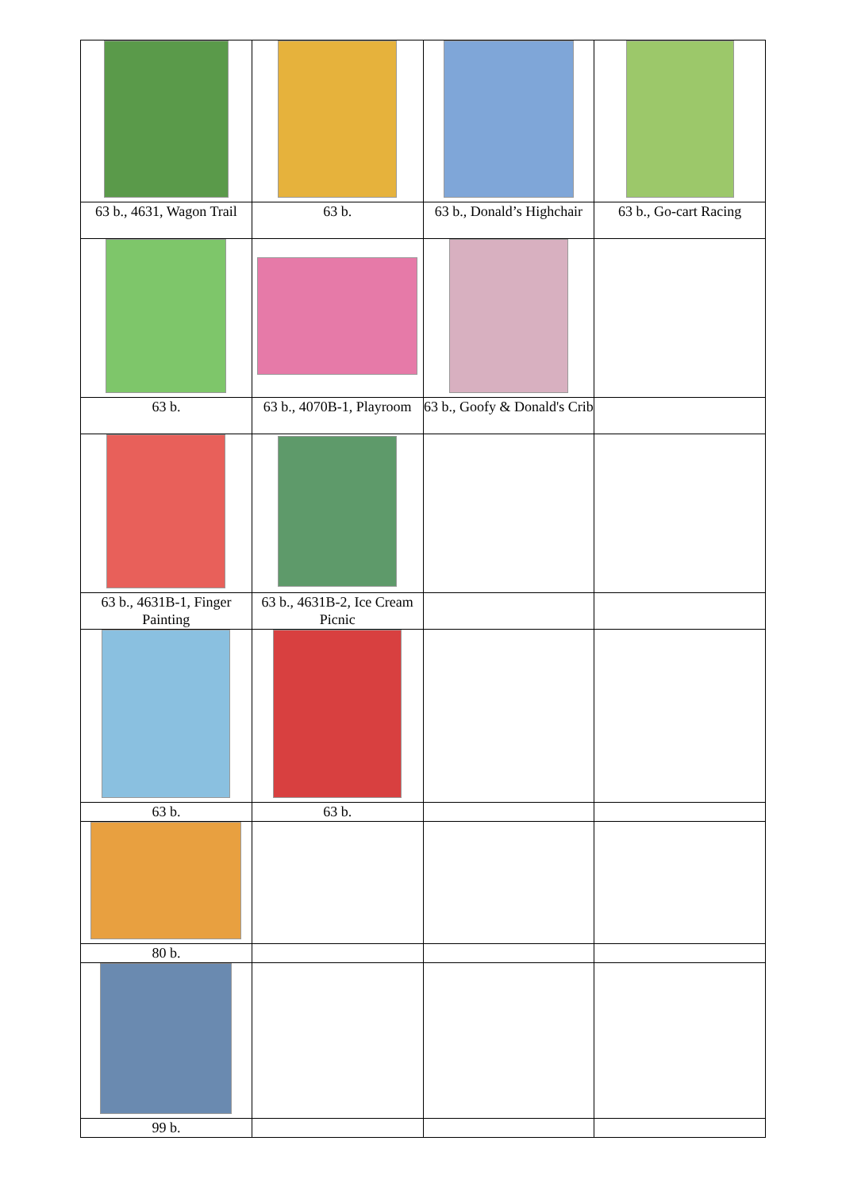| 63 b., 4631, Wagon Trail | 63 b. | 63 b., Donald’s Highchair | 63 b., Go-cart Racing |
| 63 b. | 63 b., 4070B-1, Playroom | 63 b., Goofy & Donald's Crib | |
| 63 b., 4631B-1, Finger Painting | 63 b., 4631B-2, Ice Cream Picnic | | |
| 63 b. | 63 b. | | |
| 80 b. | | | |
| 99 b. | | | |